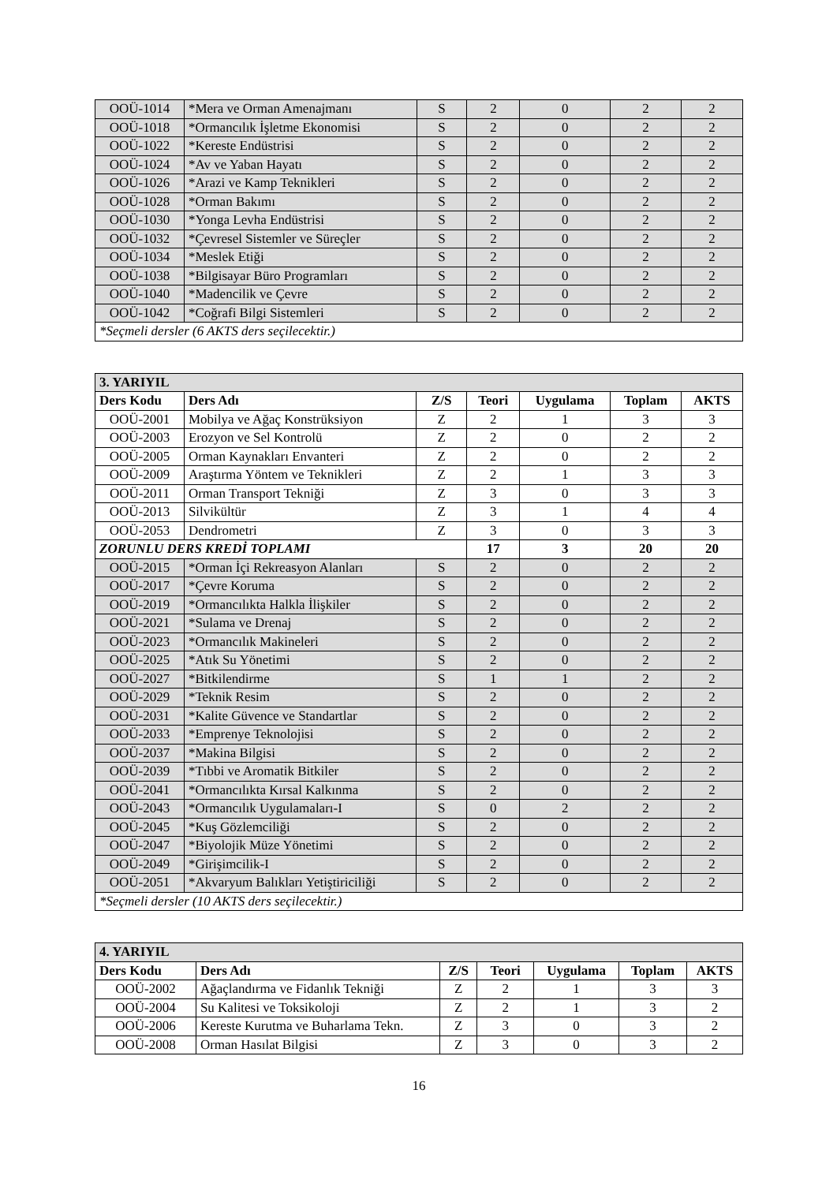| OOÜ-1014 | *Mera ve Orman Amenajmanı | S | 2 | 0 | 2 | 2 |
| OOÜ-1018 | *Ormancılık İşletme Ekonomisi | S | 2 | 0 | 2 | 2 |
| OOÜ-1022 | *Kereste Endüstrisi | S | 2 | 0 | 2 | 2 |
| OOÜ-1024 | *Av ve Yaban Hayatı | S | 2 | 0 | 2 | 2 |
| OOÜ-1026 | *Arazi ve Kamp Teknikleri | S | 2 | 0 | 2 | 2 |
| OOÜ-1028 | *Orman Bakımı | S | 2 | 0 | 2 | 2 |
| OOÜ-1030 | *Yonga Levha Endüstrisi | S | 2 | 0 | 2 | 2 |
| OOÜ-1032 | *Çevresel Sistemler ve Süreçler | S | 2 | 0 | 2 | 2 |
| OOÜ-1034 | *Meslek Etiği | S | 2 | 0 | 2 | 2 |
| OOÜ-1038 | *Bilgisayar Büro Programları | S | 2 | 0 | 2 | 2 |
| OOÜ-1040 | *Madencilik ve Çevre | S | 2 | 0 | 2 | 2 |
| OOÜ-1042 | *Coğrafi Bilgi Sistemleri | S | 2 | 0 | 2 | 2 |
| *Seçmeli dersler (6 AKTS ders seçilecektir.) | | | | | | |
| 3. YARIYIL | | | | | | |
| Ders Kodu | Ders Adı | Z/S | Teori | Uygulama | Toplam | AKTS |
| OOÜ-2001 | Mobilya ve Ağaç Konstrüksiyon | Z | 2 | 1 | 3 | 3 |
| OOÜ-2003 | Erozyon ve Sel Kontrolü | Z | 2 | 0 | 2 | 2 |
| OOÜ-2005 | Orman Kaynakları Envanteri | Z | 2 | 0 | 2 | 2 |
| OOÜ-2009 | Araştırma Yöntem ve Teknikleri | Z | 2 | 1 | 3 | 3 |
| OOÜ-2011 | Orman Transport Tekniği | Z | 3 | 0 | 3 | 3 |
| OOÜ-2013 | Silvikültür | Z | 3 | 1 | 4 | 4 |
| OOÜ-2053 | Dendrometri | Z | 3 | 0 | 3 | 3 |
| ZORUNLU DERS KREDİ TOPLAMI | | | 17 | 3 | 20 | 20 |
| OOÜ-2015 | *Orman İçi Rekreasyon Alanları | S | 2 | 0 | 2 | 2 |
| OOÜ-2017 | *Çevre Koruma | S | 2 | 0 | 2 | 2 |
| OOÜ-2019 | *Ormancılıkta Halkla İlişkiler | S | 2 | 0 | 2 | 2 |
| OOÜ-2021 | *Sulama ve Drenaj | S | 2 | 0 | 2 | 2 |
| OOÜ-2023 | *Ormancılık Makineleri | S | 2 | 0 | 2 | 2 |
| OOÜ-2025 | *Atık Su Yönetimi | S | 2 | 0 | 2 | 2 |
| OOÜ-2027 | *Bitkilendirme | S | 1 | 1 | 2 | 2 |
| OOÜ-2029 | *Teknik Resim | S | 2 | 0 | 2 | 2 |
| OOÜ-2031 | *Kalite Güvence ve Standartlar | S | 2 | 0 | 2 | 2 |
| OOÜ-2033 | *Emprenye Teknolojisi | S | 2 | 0 | 2 | 2 |
| OOÜ-2037 | *Makina Bilgisi | S | 2 | 0 | 2 | 2 |
| OOÜ-2039 | *Tıbbi ve Aromatik Bitkiler | S | 2 | 0 | 2 | 2 |
| OOÜ-2041 | *Ormancılıkta Kırsal Kalkınma | S | 2 | 0 | 2 | 2 |
| OOÜ-2043 | *Ormancılık Uygulamaları-I | S | 0 | 2 | 2 | 2 |
| OOÜ-2045 | *Kuş Gözlemciliği | S | 2 | 0 | 2 | 2 |
| OOÜ-2047 | *Biyolojik Müze Yönetimi | S | 2 | 0 | 2 | 2 |
| OOÜ-2049 | *Girişimcilik-I | S | 2 | 0 | 2 | 2 |
| OOÜ-2051 | *Akvaryum Balıkları Yetiştiriciliği | S | 2 | 0 | 2 | 2 |
| *Seçmeli dersler (10 AKTS ders seçilecektir.) | | | | | | |
| 4. YARIYIL | | | | | | |
| Ders Kodu | Ders Adı | Z/S | Teori | Uygulama | Toplam | AKTS |
| OOÜ-2002 | Ağaçlandırma ve Fidanlık Tekniği | Z | 2 | 1 | 3 | 3 |
| OOÜ-2004 | Su Kalitesi ve Toksikoloji | Z | 2 | 1 | 3 | 2 |
| OOÜ-2006 | Kereste Kurutma ve Buharlama Tekn. | Z | 3 | 0 | 3 | 2 |
| OOÜ-2008 | Orman Hasılat Bilgisi | Z | 3 | 0 | 3 | 2 |
16